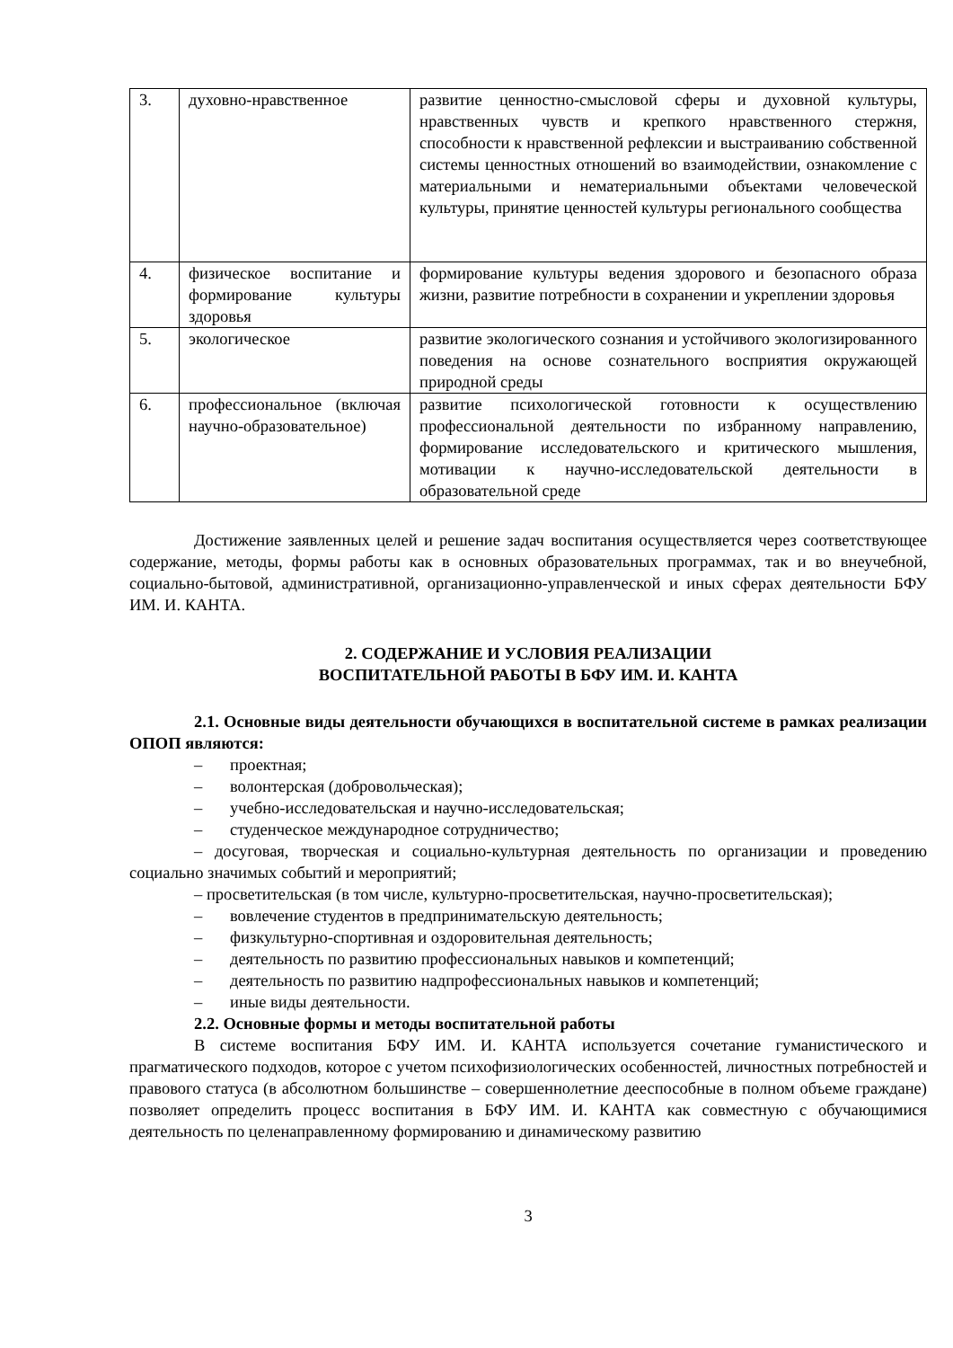| 3. | духовно-нравственное | развитие ценностно-смысловой сферы и духовной культуры, нравственных чувств и крепкого нравственного стержня, способности к нравственной рефлексии и выстраиванию собственной системы ценностных отношений во взаимодействии, ознакомление с материальными и нематериальными объектами человеческой культуры, принятие ценностей культуры регионального сообщества |
| 4. | физическое воспитание и формирование культуры здоровья | формирование культуры ведения здорового и безопасного образа жизни, развитие потребности в сохранении и укреплении здоровья |
| 5. | экологическое | развитие экологического сознания и устойчивого экологизированного поведения на основе сознательного восприятия окружающей природной среды |
| 6. | профессиональное (включая научно-образовательное) | развитие психологической готовности к осуществлению профессиональной деятельности по избранному направлению, формирование исследовательского и критического мышления, мотивации к научно-исследовательской деятельности в образовательной среде |
Достижение заявленных целей и решение задач воспитания осуществляется через соответствующее содержание, методы, формы работы как в основных образовательных программах, так и во внеучебной, социально-бытовой, административной, организационно-управленческой и иных сферах деятельности БФУ ИМ. И. КАНТА.
2. СОДЕРЖАНИЕ И УСЛОВИЯ РЕАЛИЗАЦИИ
ВОСПИТАТЕЛЬНОЙ РАБОТЫ В БФУ ИМ. И. КАНТА
2.1. Основные виды деятельности обучающихся в воспитательной системе в рамках реализации ОПОП являются:
– проектная;
– волонтерская (добровольческая);
– учебно-исследовательская и научно-исследовательская;
– студенческое международное сотрудничество;
– досуговая, творческая и социально-культурная деятельность по организации и проведению социально значимых событий и мероприятий;
– просветительская (в том числе, культурно-просветительская, научно-просветительская);
– вовлечение студентов в предпринимательскую деятельность;
– физкультурно-спортивная и оздоровительная деятельность;
– деятельность по развитию профессиональных навыков и компетенций;
– деятельность по развитию надпрофессиональных навыков и компетенций;
– иные виды деятельности.
2.2. Основные формы и методы воспитательной работы
В системе воспитания БФУ ИМ. И. КАНТА используется сочетание гуманистического и прагматического подходов, которое с учетом психофизиологических особенностей, личностных потребностей и правового статуса (в абсолютном большинстве – совершеннолетние дееспособные в полном объеме граждане) позволяет определить процесс воспитания в БФУ ИМ. И. КАНТА как совместную с обучающимися деятельность по целенаправленному формированию и динамическому развитию
3